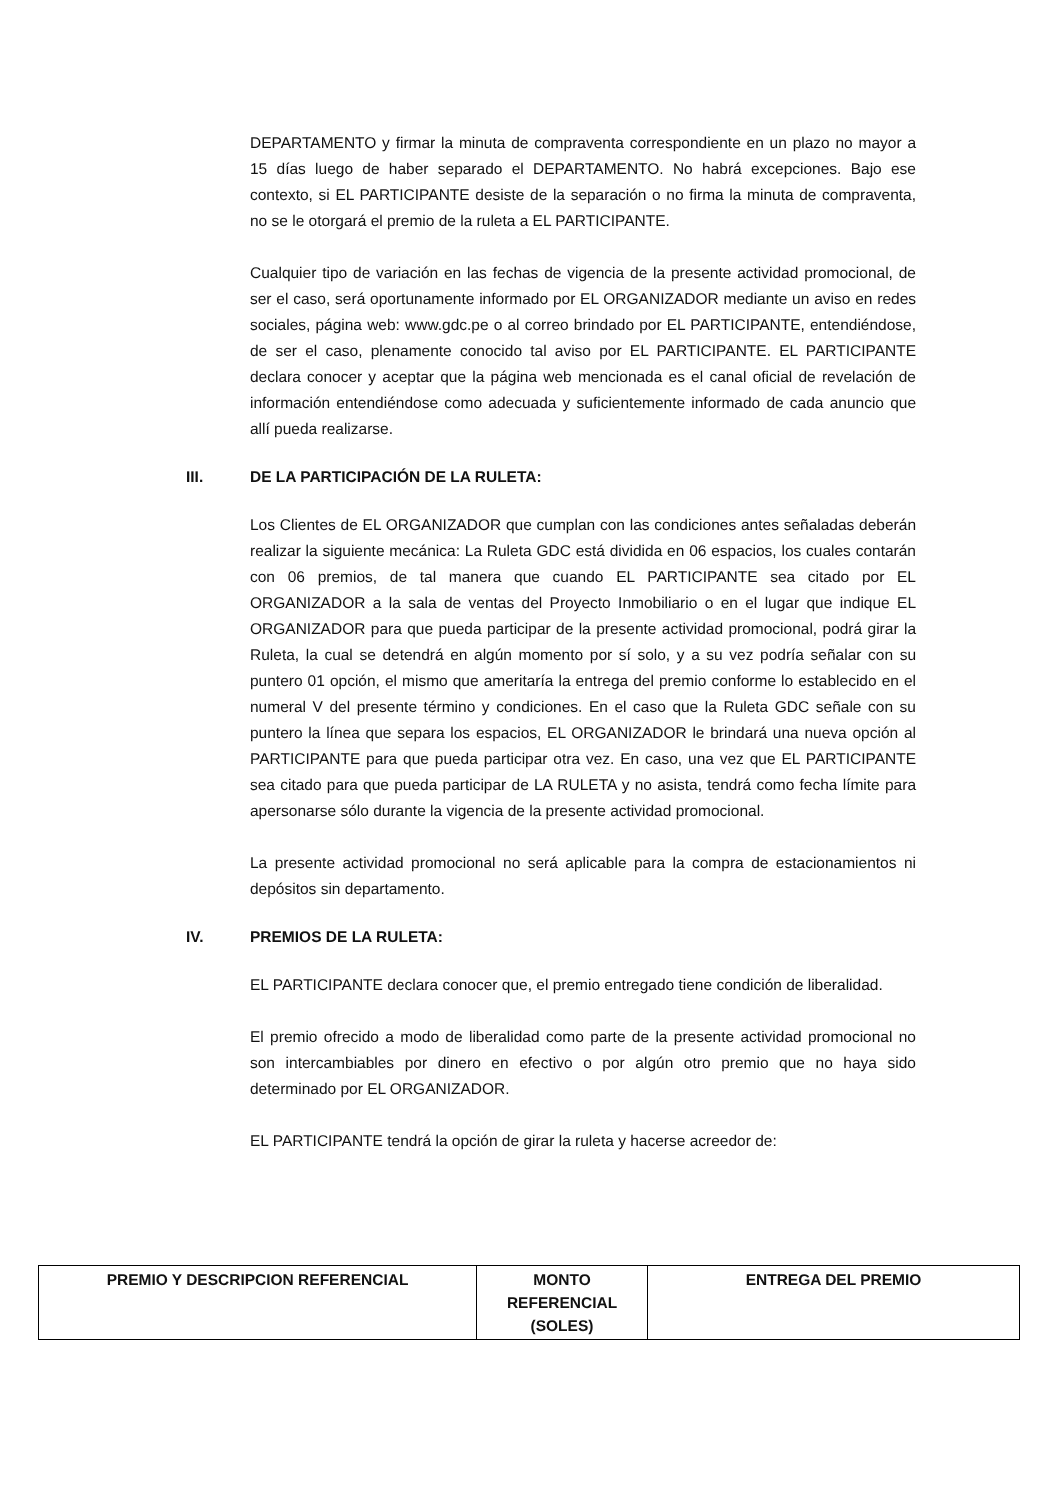DEPARTAMENTO y firmar la minuta de compraventa correspondiente en un plazo no mayor a 15 días luego de haber separado el DEPARTAMENTO. No habrá excepciones. Bajo ese contexto, si EL PARTICIPANTE desiste de la separación o no firma la minuta de compraventa, no se le otorgará el premio de la ruleta a EL PARTICIPANTE.
Cualquier tipo de variación en las fechas de vigencia de la presente actividad promocional, de ser el caso, será oportunamente informado por EL ORGANIZADOR mediante un aviso en redes sociales, página web: www.gdc.pe o al correo brindado por EL PARTICIPANTE, entendiéndose, de ser el caso, plenamente conocido tal aviso por EL PARTICIPANTE. EL PARTICIPANTE declara conocer y aceptar que la página web mencionada es el canal oficial de revelación de información entendiéndose como adecuada y suficientemente informado de cada anuncio que allí pueda realizarse.
III. DE LA PARTICIPACIÓN DE LA RULETA:
Los Clientes de EL ORGANIZADOR que cumplan con las condiciones antes señaladas deberán realizar la siguiente mecánica: La Ruleta GDC está dividida en 06 espacios, los cuales contarán con 06 premios, de tal manera que cuando EL PARTICIPANTE sea citado por EL ORGANIZADOR a la sala de ventas del Proyecto Inmobiliario o en el lugar que indique EL ORGANIZADOR para que pueda participar de la presente actividad promocional, podrá girar la Ruleta, la cual se detendrá en algún momento por sí solo, y a su vez podría señalar con su puntero 01 opción, el mismo que ameritaría la entrega del premio conforme lo establecido en el numeral V del presente término y condiciones. En el caso que la Ruleta GDC señale con su puntero la línea que separa los espacios, EL ORGANIZADOR le brindará una nueva opción al PARTICIPANTE para que pueda participar otra vez. En caso, una vez que EL PARTICIPANTE sea citado para que pueda participar de LA RULETA y no asista, tendrá como fecha límite para apersonarse sólo durante la vigencia de la presente actividad promocional.
La presente actividad promocional no será aplicable para la compra de estacionamientos ni depósitos sin departamento.
IV. PREMIOS DE LA RULETA:
EL PARTICIPANTE declara conocer que, el premio entregado tiene condición de liberalidad.
El premio ofrecido a modo de liberalidad como parte de la presente actividad promocional no son intercambiables por dinero en efectivo o por algún otro premio que no haya sido determinado por EL ORGANIZADOR.
EL PARTICIPANTE tendrá la opción de girar la ruleta y hacerse acreedor de:
| PREMIO Y DESCRIPCION REFERENCIAL | MONTO REFERENCIAL (SOLES) | ENTREGA DEL PREMIO |
| --- | --- | --- |